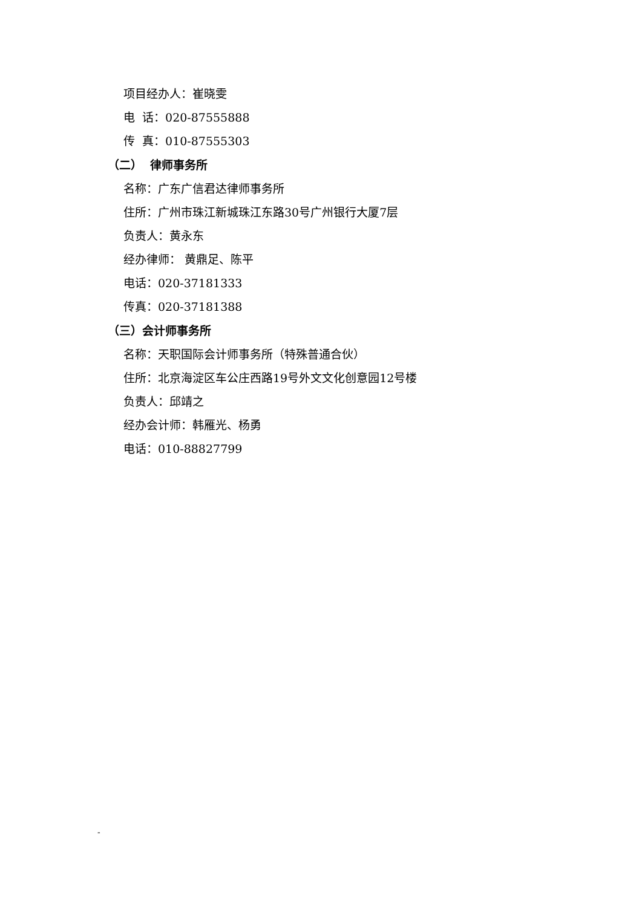项目经办人：崔晓雯
电 话：020-87555888
传 真：010-87555303
（二） 律师事务所
名称：广东广信君达律师事务所
住所：广州市珠江新城珠江东路30号广州银行大厦7层
负责人：黄永东
经办律师： 黄鼎足、陈平
电话：020-37181333
传真：020-37181388
（三）会计师事务所
名称：天职国际会计师事务所（特殊普通合伙）
住所：北京海淀区车公庄西路19号外文文化创意园12号楼
负责人：邱靖之
经办会计师：韩雁光、杨勇
电话：010-88827799
-